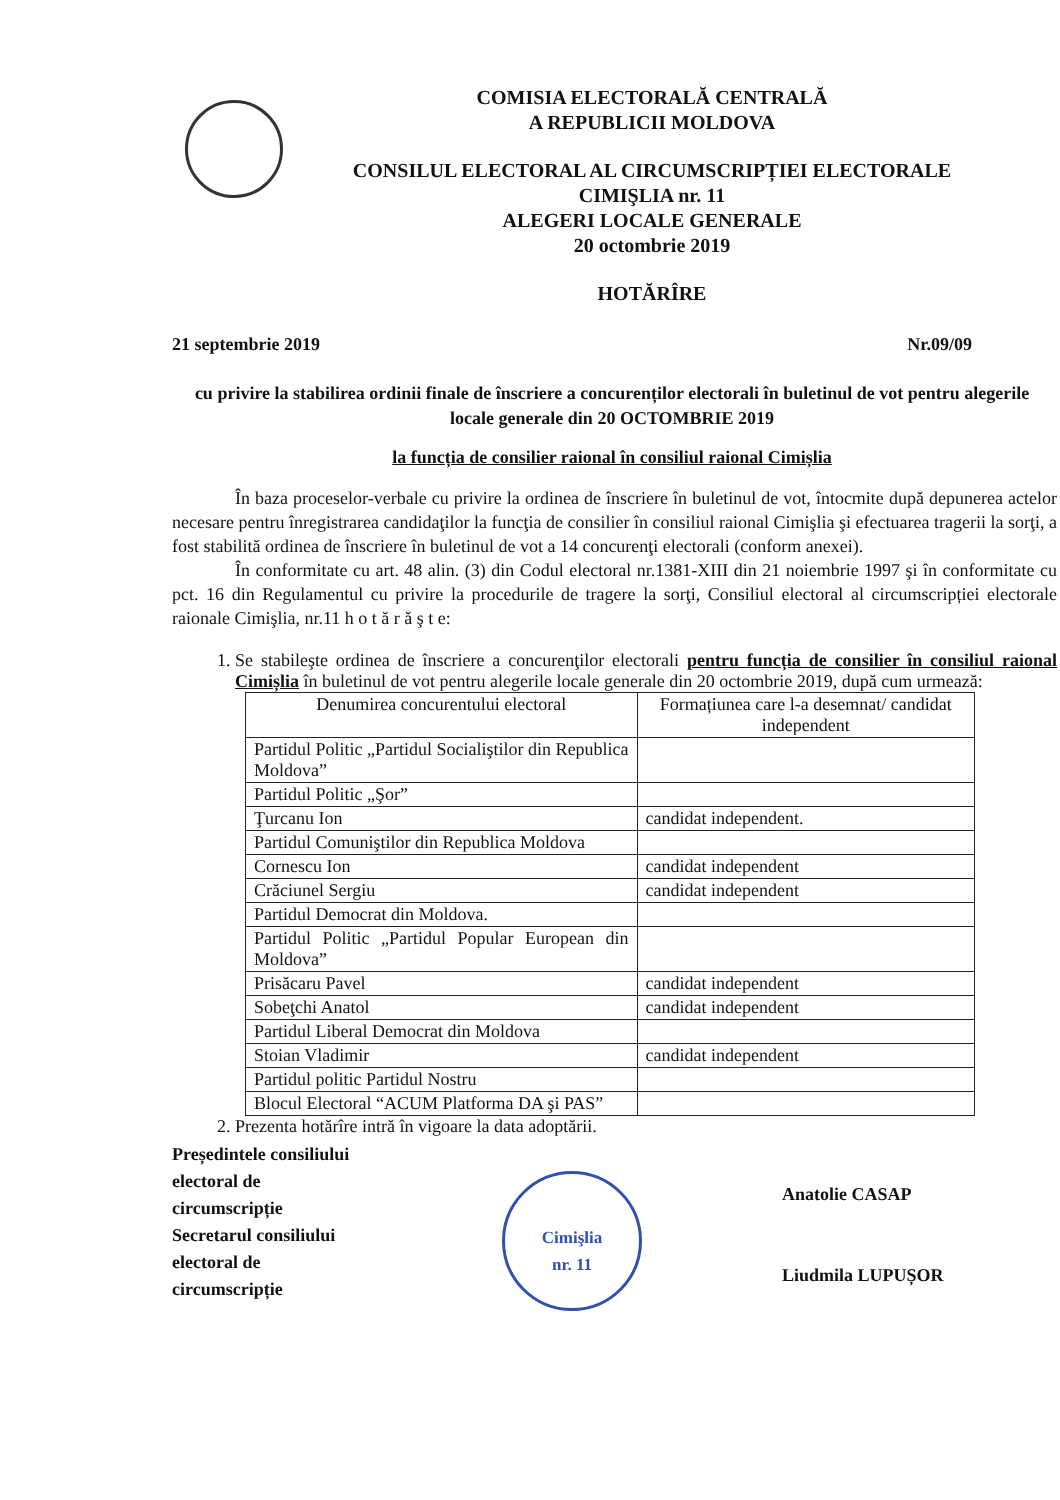COMISIA ELECTORALĂ CENTRALĂ
A REPUBLICII MOLDOVA
CONSILUL ELECTORAL AL CIRCUMSCRIPȚIEI ELECTORALE
CIMIŞLIA nr. 11
ALEGERI LOCALE GENERALE
20 octombrie 2019
HOTĂRÎRE
21 septembrie 2019 Nr.09/09
cu privire la stabilirea ordinii finale de înscriere a concurenților electorali în buletinul de vot pentru alegerile locale generale din 20 OCTOMBRIE 2019
la funcția de consilier raional în consiliul raional Cimișlia
În baza proceselor-verbale cu privire la ordinea de înscriere în buletinul de vot, întocmite după depunerea actelor necesare pentru înregistrarea candidaţilor la funcţia de consilier în consiliul raional Cimişlia şi efectuarea tragerii la sorţi, a fost stabilită ordinea de înscriere în buletinul de vot a 14 concurenţi electorali (conform anexei).
În conformitate cu art. 48 alin. (3) din Codul electoral nr.1381-XIII din 21 noiembrie 1997 şi în conformitate cu pct. 16 din Regulamentul cu privire la procedurile de tragere la sorţi, Consiliul electoral al circumscripției electorale raionale Cimişlia, nr.11 h o t ă r ă ş t e:
1. Se stabileşte ordinea de înscriere a concurenţilor electorali pentru funcția de consilier în consiliul raional Cimișlia în buletinul de vot pentru alegerile locale generale din 20 octombrie 2019, după cum urmează:
| Denumirea concurentului electoral | Formațiunea care l-a desemnat/ candidat independent |
| --- | --- |
| Partidul Politic „Partidul Socialiştilor din Republica Moldova” | |
| Partidul Politic „Şor” | |
| Ţurcanu Ion | candidat independent. |
| Partidul Comuniştilor din Republica Moldova | |
| Cornescu Ion | candidat independent |
| Crăciunel Sergiu | candidat independent |
| Partidul Democrat din Moldova. | |
| Partidul Politic „Partidul Popular European din Moldova” | |
| Prisăcaru Pavel | candidat independent |
| Sobeţchi Anatol | candidat independent |
| Partidul Liberal Democrat din Moldova | |
| Stoian Vladimir | candidat independent |
| Partidul politic Partidul Nostru | |
| Blocul Electoral “ACUM Platforma DA şi PAS” | |
2. Prezenta hotărîre intră în vigoare la data adoptării.
Președintele consiliului electoral de circumscripție
Secretarul consiliului electoral de circumscripție
Cimişlia
nr. 11
Anatolie CASAP
Liudmila LUPUȘOR